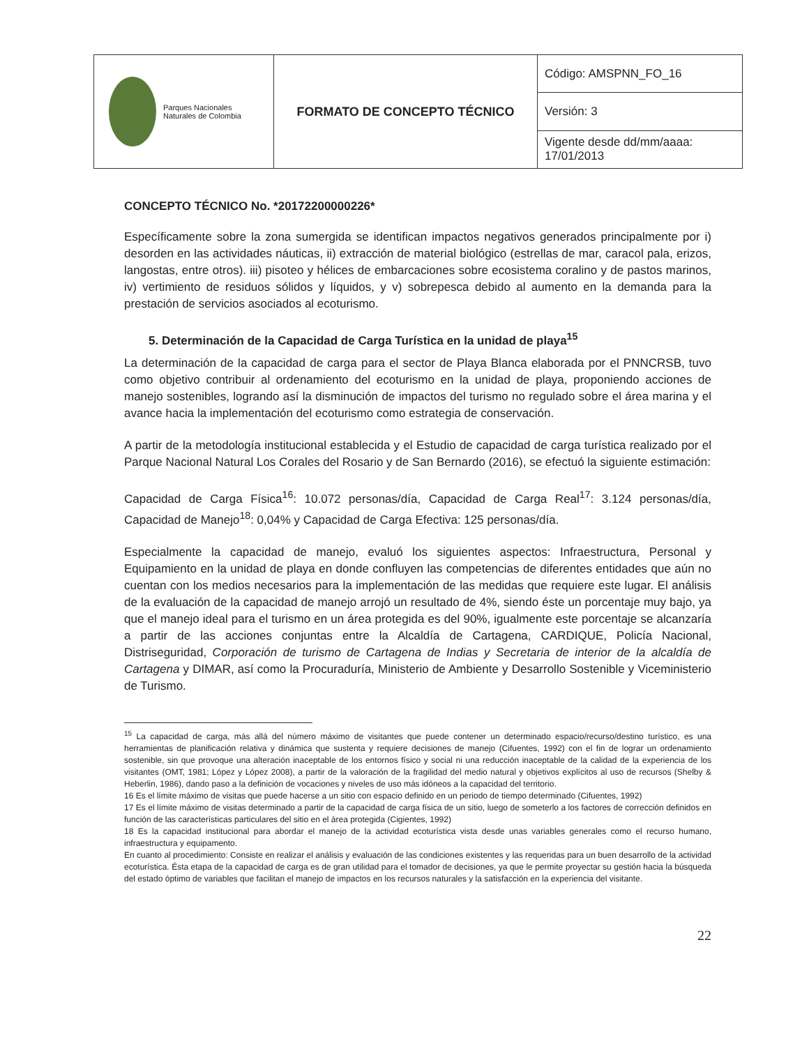| Parques Nacionales Naturales de Colombia | FORMATO DE CONCEPTO TÉCNICO | Código: AMSPNN_FO_16 |
| | | Versión: 3 |
| | | Vigente desde dd/mm/aaaa: 17/01/2013 |
CONCEPTO TÉCNICO No. *20172200000226*
Específicamente sobre la zona sumergida se identifican impactos negativos generados principalmente por i) desorden en las actividades náuticas, ii) extracción de material biológico (estrellas de mar, caracol pala, erizos, langostas, entre otros). iii) pisoteo y hélices de embarcaciones sobre ecosistema coralino y de pastos marinos, iv) vertimiento de residuos sólidos y líquidos, y v) sobrepesca debido al aumento en la demanda para la prestación de servicios asociados al ecoturismo.
5. Determinación de la Capacidad de Carga Turística en la unidad de playa<sup>15</sup>
La determinación de la capacidad de carga para el sector de Playa Blanca elaborada por el PNNCRSB, tuvo como objetivo contribuir al ordenamiento del ecoturismo en la unidad de playa, proponiendo acciones de manejo sostenibles, logrando así la disminución de impactos del turismo no regulado sobre el área marina y el avance hacia la implementación del ecoturismo como estrategia de conservación.
A partir de la metodología institucional establecida y el Estudio de capacidad de carga turística realizado por el Parque Nacional Natural Los Corales del Rosario y de San Bernardo (2016), se efectuó la siguiente estimación:
Capacidad de Carga Física<sup>16</sup>: 10.072 personas/día, Capacidad de Carga Real<sup>17</sup>: 3.124 personas/día, Capacidad de Manejo<sup>18</sup>: 0,04% y Capacidad de Carga Efectiva: 125 personas/día.
Especialmente la capacidad de manejo, evaluó los siguientes aspectos: Infraestructura, Personal y Equipamiento en la unidad de playa en donde confluyen las competencias de diferentes entidades que aún no cuentan con los medios necesarios para la implementación de las medidas que requiere este lugar. El análisis de la evaluación de la capacidad de manejo arrojó un resultado de 4%, siendo éste un porcentaje muy bajo, ya que el manejo ideal para el turismo en un área protegida es del 90%, igualmente este porcentaje se alcanzaría a partir de las acciones conjuntas entre la Alcaldía de Cartagena, CARDIQUE, Policía Nacional, Distriseguridad, Corporación de turismo de Cartagena de Indias y Secretaria de interior de la alcaldía de Cartagena y DIMAR, así como la Procuraduría, Ministerio de Ambiente y Desarrollo Sostenible y Viceministerio de Turismo.
<sup>15</sup> La capacidad de carga, más allá del número máximo de visitantes que puede contener un determinado espacio/recurso/destino turístico, es una herramientas de planificación relativa y dinámica que sustenta y requiere decisiones de manejo (Cifuentes, 1992) con el fin de lograr un ordenamiento sostenible, sin que provoque una alteración inaceptable de los entornos físico y social ni una reducción inaceptable de la calidad de la experiencia de los visitantes (OMT, 1981; López y López 2008), a partir de la valoración de la fragilidad del medio natural y objetivos explícitos al uso de recursos (Shelby & Heberlin, 1986), dando paso a la definición de vocaciones y niveles de uso más idóneos a la capacidad del territorio.
16 Es el límite máximo de visitas que puede hacerse a un sitio con espacio definido en un periodo de tiempo determinado (Cifuentes, 1992)
17 Es el límite máximo de visitas determinado a partir de la capacidad de carga física de un sitio, luego de someterlo a los factores de corrección definidos en función de las características particulares del sitio en el área protegida (Cigientes, 1992)
18 Es la capacidad institucional para abordar el manejo de la actividad ecoturística vista desde unas variables generales como el recurso humano, infraestructura y equipamento.
En cuanto al procedimiento: Consiste en realizar el análisis y evaluación de las condiciones existentes y las requeridas para un buen desarrollo de la actividad ecoturística. Ésta etapa de la capacidad de carga es de gran utilidad para el tomador de decisiones, ya que le permite proyectar su gestión hacia la búsqueda del estado óptimo de variables que facilitan el manejo de impactos en los recursos naturales y la satisfacción en la experiencia del visitante.
22